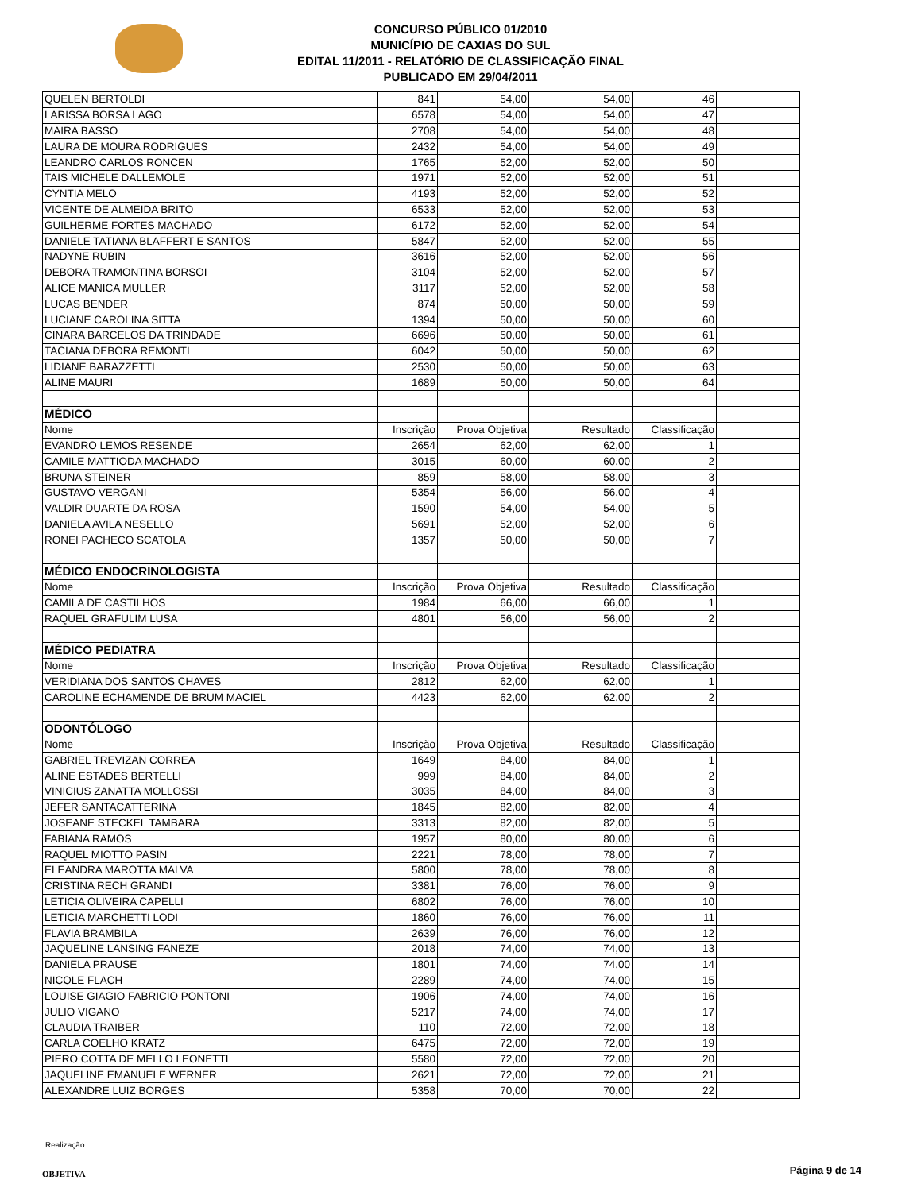CONCURSO PÚBLICO 01/2010
MUNICÍPIO DE CAXIAS DO SUL
EDITAL 11/2011 - RELATÓRIO DE CLASSIFICAÇÃO FINAL
PUBLICADO EM 29/04/2011
| QUELEN BERTOLDI | 841 | 54,00 | 54,00 | 46 | |
| LARISSA BORSA LAGO | 6578 | 54,00 | 54,00 | 47 | |
| MAIRA BASSO | 2708 | 54,00 | 54,00 | 48 | |
| LAURA DE MOURA RODRIGUES | 2432 | 54,00 | 54,00 | 49 | |
| LEANDRO CARLOS RONCEN | 1765 | 52,00 | 52,00 | 50 | |
| TAIS MICHELE DALLEMOLE | 1971 | 52,00 | 52,00 | 51 | |
| CYNTIA MELO | 4193 | 52,00 | 52,00 | 52 | |
| VICENTE DE ALMEIDA BRITO | 6533 | 52,00 | 52,00 | 53 | |
| GUILHERME FORTES MACHADO | 6172 | 52,00 | 52,00 | 54 | |
| DANIELE TATIANA BLAFFERT E SANTOS | 5847 | 52,00 | 52,00 | 55 | |
| NADYNE RUBIN | 3616 | 52,00 | 52,00 | 56 | |
| DEBORA TRAMONTINA BORSOI | 3104 | 52,00 | 52,00 | 57 | |
| ALICE MANICA MULLER | 3117 | 52,00 | 52,00 | 58 | |
| LUCAS BENDER | 874 | 50,00 | 50,00 | 59 | |
| LUCIANE CAROLINA SITTA | 1394 | 50,00 | 50,00 | 60 | |
| CINARA BARCELOS DA TRINDADE | 6696 | 50,00 | 50,00 | 61 | |
| TACIANA DEBORA REMONTI | 6042 | 50,00 | 50,00 | 62 | |
| LIDIANE BARAZZETTI | 2530 | 50,00 | 50,00 | 63 | |
| ALINE MAURI | 1689 | 50,00 | 50,00 | 64 | |
| MÉDICO | | | | | |
| Nome | Inscrição | Prova Objetiva | Resultado | Classificação | |
| EVANDRO LEMOS RESENDE | 2654 | 62,00 | 62,00 | 1 | |
| CAMILE MATTIODA MACHADO | 3015 | 60,00 | 60,00 | 2 | |
| BRUNA STEINER | 859 | 58,00 | 58,00 | 3 | |
| GUSTAVO VERGANI | 5354 | 56,00 | 56,00 | 4 | |
| VALDIR DUARTE DA ROSA | 1590 | 54,00 | 54,00 | 5 | |
| DANIELA AVILA NESELLO | 5691 | 52,00 | 52,00 | 6 | |
| RONEI PACHECO SCATOLA | 1357 | 50,00 | 50,00 | 7 | |
| MÉDICO ENDOCRINOLOGISTA | | | | | |
| Nome | Inscrição | Prova Objetiva | Resultado | Classificação | |
| CAMILA DE CASTILHOS | 1984 | 66,00 | 66,00 | 1 | |
| RAQUEL GRAFULIM LUSA | 4801 | 56,00 | 56,00 | 2 | |
| MÉDICO PEDIATRA | | | | | |
| Nome | Inscrição | Prova Objetiva | Resultado | Classificação | |
| VERIDIANA DOS SANTOS CHAVES | 2812 | 62,00 | 62,00 | 1 | |
| CAROLINE ECHAMENDE DE BRUM MACIEL | 4423 | 62,00 | 62,00 | 2 | |
| ODONTÓLOGO | | | | | |
| Nome | Inscrição | Prova Objetiva | Resultado | Classificação | |
| GABRIEL TREVIZAN CORREA | 1649 | 84,00 | 84,00 | 1 | |
| ALINE ESTADES BERTELLI | 999 | 84,00 | 84,00 | 2 | |
| VINICIUS ZANATTA MOLLOSSI | 3035 | 84,00 | 84,00 | 3 | |
| JEFER SANTACATTERINA | 1845 | 82,00 | 82,00 | 4 | |
| JOSEANE STECKEL TAMBARA | 3313 | 82,00 | 82,00 | 5 | |
| FABIANA RAMOS | 1957 | 80,00 | 80,00 | 6 | |
| RAQUEL MIOTTO PASIN | 2221 | 78,00 | 78,00 | 7 | |
| ELEANDRA MAROTTA MALVA | 5800 | 78,00 | 78,00 | 8 | |
| CRISTINA RECH GRANDI | 3381 | 76,00 | 76,00 | 9 | |
| LETICIA OLIVEIRA CAPELLI | 6802 | 76,00 | 76,00 | 10 | |
| LETICIA MARCHETTI LODI | 1860 | 76,00 | 76,00 | 11 | |
| FLAVIA BRAMBILA | 2639 | 76,00 | 76,00 | 12 | |
| JAQUELINE LANSING FANEZE | 2018 | 74,00 | 74,00 | 13 | |
| DANIELA PRAUSE | 1801 | 74,00 | 74,00 | 14 | |
| NICOLE FLACH | 2289 | 74,00 | 74,00 | 15 | |
| LOUISE GIAGIO FABRICIO PONTONI | 1906 | 74,00 | 74,00 | 16 | |
| JULIO VIGANO | 5217 | 74,00 | 74,00 | 17 | |
| CLAUDIA TRAIBER | 110 | 72,00 | 72,00 | 18 | |
| CARLA COELHO KRATZ | 6475 | 72,00 | 72,00 | 19 | |
| PIERO COTTA DE MELLO LEONETTI | 5580 | 72,00 | 72,00 | 20 | |
| JAQUELINE EMANUELE WERNER | 2621 | 72,00 | 72,00 | 21 | |
| ALEXANDRE LUIZ BORGES | 5358 | 70,00 | 70,00 | 22 | |
Realização
OBJETIVA Página 9 de 14